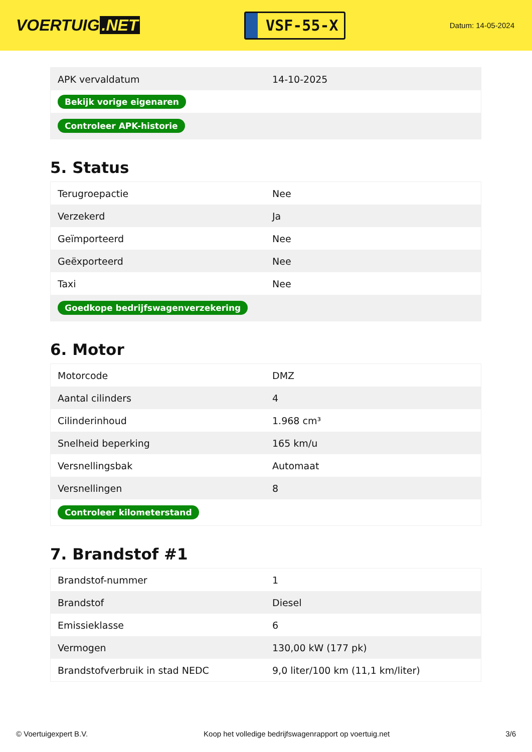VOERTUIG.NET
VSF-55-X
Datum: 14-05-2024
| APK vervaldatum | 14-10-2025 |
| Bekijk vorige eigenaren | |
| Controleer APK-historie | |
5. Status
| Terugroepactie | Nee |
| Verzekerd | Ja |
| Geïmporteerd | Nee |
| Geëxporteerd | Nee |
| Taxi | Nee |
| Goedkope bedrijfswagenverzekering | |
6. Motor
| Motorcode | DMZ |
| Aantal cilinders | 4 |
| Cilinderinhoud | 1.968 cm³ |
| Snelheid beperking | 165 km/u |
| Versnellingsbak | Automaat |
| Versnellingen | 8 |
| Controleer kilometerstand | |
7. Brandstof #1
| Brandstof-nummer | 1 |
| Brandstof | Diesel |
| Emissieklasse | 6 |
| Vermogen | 130,00 kW (177 pk) |
| Brandstofverbruik in stad NEDC | 9,0 liter/100 km (11,1 km/liter) |
© Voertuigexpert B.V. Koop het volledige bedrijfswagenrapport op voertuig.net 3/6